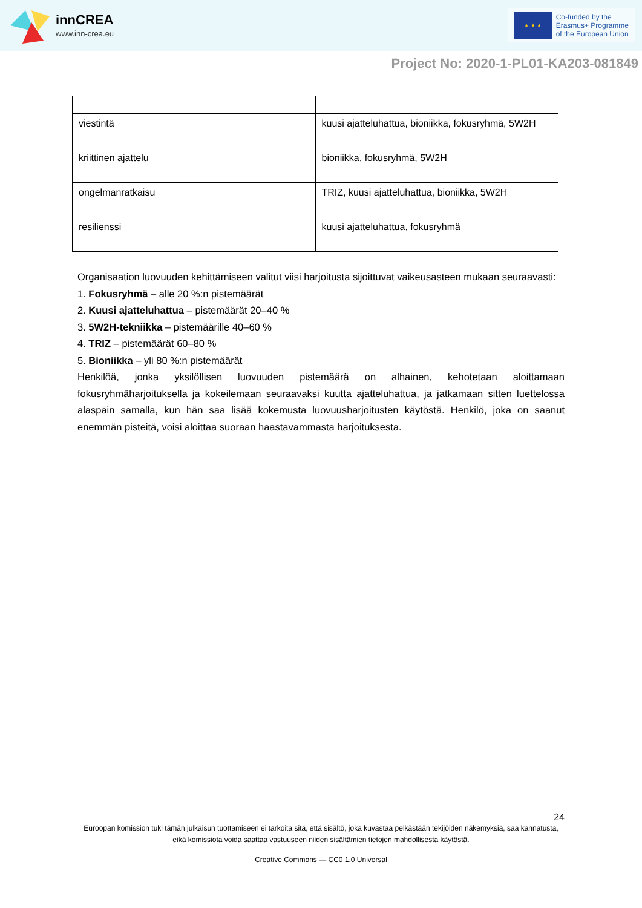innCREA
www.inn-crea.eu
★ ★ ★
Co-funded by the
Erasmus+ Programme
of the European Union
Project No: 2020-1-PL01-KA203-081849
| viestintä | kuusi ajatteluhattua, bioniikka, fokusryhmä, 5W2H |
| kriittinen ajattelu | bioniikka, fokusryhmä, 5W2H |
| ongelmanratkaisu | TRIZ, kuusi ajatteluhattua, bioniikka, 5W2H |
| resilienssi | kuusi ajatteluhattua, fokusryhmä |
Organisaation luovuuden kehittämiseen valitut viisi harjoitusta sijoittuvat vaikeusasteen mukaan seuraavasti:
1. Fokusryhmä – alle 20 %:n pistemäärät
2. Kuusi ajatteluhattua – pistemäärät 20–40 %
3. 5W2H-tekniikka – pistemäärille 40–60 %
4. TRIZ – pistemäärät 60–80 %
5. Bioniikka – yli 80 %:n pistemäärät
Henkilöä, jonka yksilöllisen luovuuden pistemäärä on alhainen, kehotetaan aloittamaan fokusryhmäharjoituksella ja kokeilemaan seuraavaksi kuutta ajatteluhattua, ja jatkamaan sitten luettelossa alaspäin samalla, kun hän saa lisää kokemusta luovuusharjoitusten käytöstä. Henkilö, joka on saanut enemmän pisteitä, voisi aloittaa suoraan haastavammasta harjoituksesta.
24
Euroopan komission tuki tämän julkaisun tuottamiseen ei tarkoita sitä, että sisältö, joka kuvastaa pelkästään tekijöiden näkemyksiä, saa kannatusta, eikä komissiota voida saattaa vastuuseen niiden sisältämien tietojen mahdollisesta käytöstä.
Creative Commons — CC0 1.0 Universal